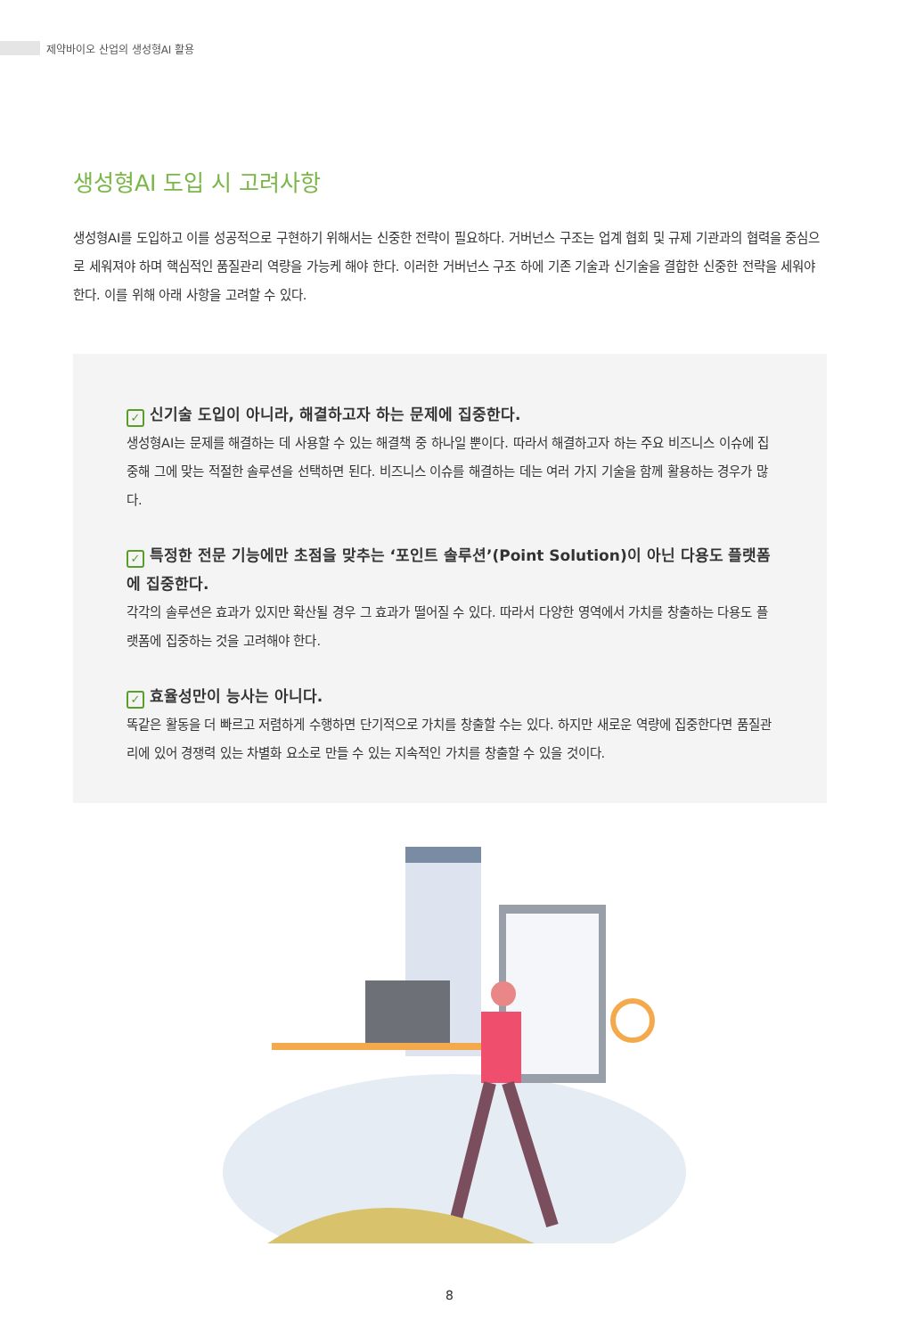제약바이오 산업의 생성형AI 활용
생성형AI 도입 시 고려사항
생성형AI를 도입하고 이를 성공적으로 구현하기 위해서는 신중한 전략이 필요하다. 거버넌스 구조는 업계 협회 및 규제 기관과의 협력을 중심으로 세워져야 하며 핵심적인 품질관리 역량을 가능케 해야 한다. 이러한 거버넌스 구조 하에 기존 기술과 신기술을 결합한 신중한 전략을 세워야 한다. 이를 위해 아래 사항을 고려할 수 있다.
✓ 신기술 도입이 아니라, 해결하고자 하는 문제에 집중한다.
생성형AI는 문제를 해결하는 데 사용할 수 있는 해결책 중 하나일 뿐이다. 따라서 해결하고자 하는 주요 비즈니스 이슈에 집중해 그에 맞는 적절한 솔루션을 선택하면 된다. 비즈니스 이슈를 해결하는 데는 여러 가지 기술을 함께 활용하는 경우가 많다.
✓ 특정한 전문 기능에만 초점을 맞추는 ‘포인트 솔루션’(Point Solution)이 아닌 다용도 플랫폼에 집중한다.
각각의 솔루션은 효과가 있지만 확산될 경우 그 효과가 떨어질 수 있다. 따라서 다양한 영역에서 가치를 창출하는 다용도 플랫폼에 집중하는 것을 고려해야 한다.
✓ 효율성만이 능사는 아니다.
똑같은 활동을 더 빠르고 저렴하게 수행하면 단기적으로 가치를 창출할 수는 있다. 하지만 새로운 역량에 집중한다면 품질관리에 있어 경쟁력 있는 차별화 요소로 만들 수 있는 지속적인 가치를 창출할 수 있을 것이다.
8